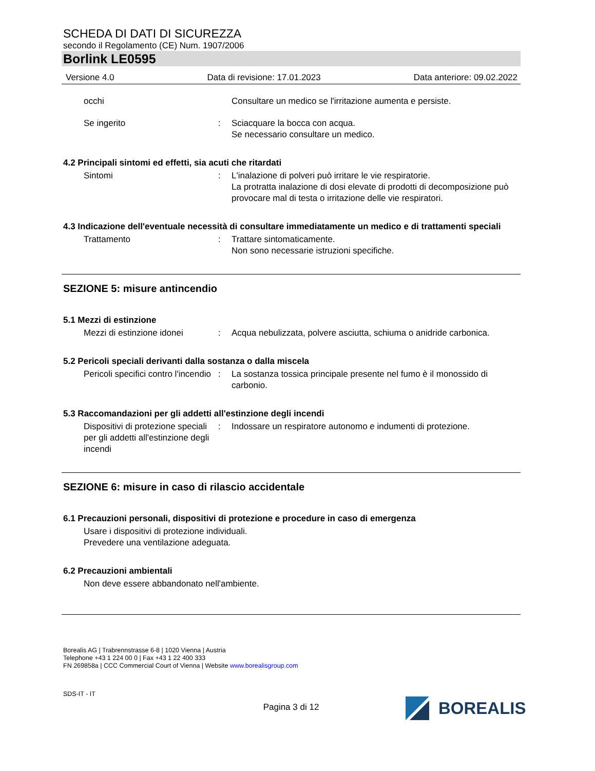SCHEDA DI DATI DI SICUREZZA
secondo il Regolamento (CE) Num. 1907/2006
Borlink LE0595
Versione 4.0 Data di revisione: 17.01.2023 Data anteriore: 09.02.2022
occhi Consultare un medico se l'irritazione aumenta e persiste.
Se ingerito : Sciacquare la bocca con acqua.
Se necessario consultare un medico.
4.2 Principali sintomi ed effetti, sia acuti che ritardati
Sintomi : L'inalazione di polveri può irritare le vie respiratorie.
La protratta inalazione di dosi elevate di prodotti di decomposizione può provocare mal di testa o irritazione delle vie respiratori.
4.3 Indicazione dell'eventuale necessità di consultare immediatamente un medico e di trattamenti speciali
Trattamento : Trattare sintomaticamente.
Non sono necessarie istruzioni specifiche.
SEZIONE 5: misure antincendio
5.1 Mezzi di estinzione
Mezzi di estinzione idonei
: Acqua nebulizzata, polvere asciutta, schiuma o anidride carbonica.
5.2 Pericoli speciali derivanti dalla sostanza o dalla miscela
Pericoli specifici contro l'incendio
: La sostanza tossica principale presente nel fumo è il monossido di carbonio.
5.3 Raccomandazioni per gli addetti all'estinzione degli incendi
Dispositivi di protezione speciali per gli addetti all'estinzione degli incendi
: Indossare un respiratore autonomo e indumenti di protezione.
SEZIONE 6: misure in caso di rilascio accidentale
6.1 Precauzioni personali, dispositivi di protezione e procedure in caso di emergenza
Usare i dispositivi di protezione individuali.
Prevedere una ventilazione adeguata.
6.2 Precauzioni ambientali
Non deve essere abbandonato nell'ambiente.
Borealis AG | Trabrennstrasse 6-8 | 1020 Vienna | Austria
Telephone +43 1 224 00 0 | Fax +43 1 22 400 333
FN 269858a | CCC Commercial Court of Vienna | Website www.borealisgroup.com
BOREALIS
SDS-IT - IT
Pagina 3 di 12